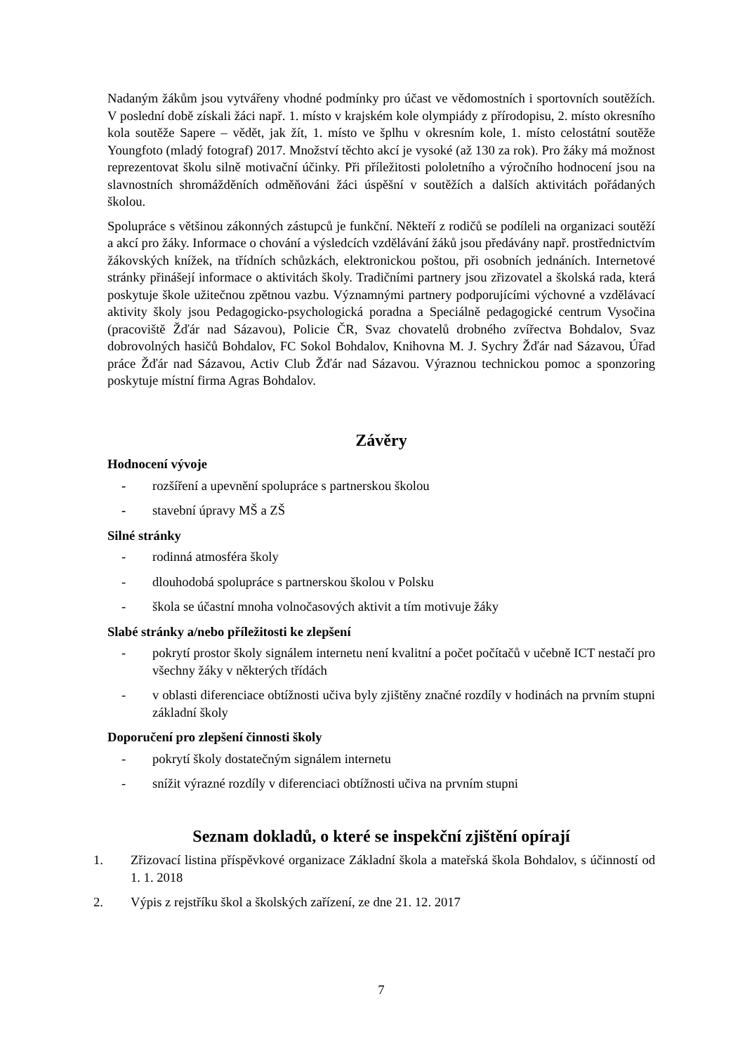Nadaným žákům jsou vytvářeny vhodné podmínky pro účast ve vědomostních i sportovních soutěžích. V poslední době získali žáci např. 1. místo v krajském kole olympiády z přírodopisu, 2. místo okresního kola soutěže Sapere – vědět, jak žít, 1. místo ve šplhu v okresním kole, 1. místo celostátní soutěže Youngfoto (mladý fotograf) 2017. Množství těchto akcí je vysoké (až 130 za rok). Pro žáky má možnost reprezentovat školu silně motivační účinky. Při příležitosti pololetního a výročního hodnocení jsou na slavnostních shromážděních odměňováni žáci úspěšní v soutěžích a dalších aktivitách pořádaných školou.
Spolupráce s většinou zákonných zástupců je funkční. Někteří z rodičů se podíleli na organizaci soutěží a akcí pro žáky. Informace o chování a výsledcích vzdělávání žáků jsou předávány např. prostřednictvím žákovských knížek, na třídních schůzkách, elektronickou poštou, při osobních jednáních. Internetové stránky přinášejí informace o aktivitách školy. Tradičními partnery jsou zřizovatel a školská rada, která poskytuje škole užitečnou zpětnou vazbu. Významnými partnery podporujícími výchovné a vzdělávací aktivity školy jsou Pedagogicko-psychologická poradna a Speciálně pedagogické centrum Vysočina (pracoviště Žďár nad Sázavou), Policie ČR, Svaz chovatelů drobného zvířectva Bohdalov, Svaz dobrovolných hasičů Bohdalov, FC Sokol Bohdalov, Knihovna M. J. Sychry Žďár nad Sázavou, Úřad práce Žďár nad Sázavou, Activ Club Žďár nad Sázavou. Výraznou technickou pomoc a sponzoring poskytuje místní firma Agras Bohdalov.
Závěry
Hodnocení vývoje
- rozšíření a upevnění spolupráce s partnerskou školou
- stavební úpravy MŠ a ZŠ
Silné stránky
- rodinná atmosféra školy
- dlouhodobá spolupráce s partnerskou školou v Polsku
- škola se účastní mnoha volnočasových aktivit a tím motivuje žáky
Slabé stránky a/nebo příležitosti ke zlepšení
- pokrytí prostor školy signálem internetu není kvalitní a počet počítačů v učebně ICT nestačí pro všechny žáky v některých třídách
- v oblasti diferenciace obtížnosti učiva byly zjištěny značné rozdíly v hodinách na prvním stupni základní školy
Doporučení pro zlepšení činnosti školy
- pokrytí školy dostatečným signálem internetu
- snížit výrazné rozdíly v diferenciaci obtížnosti učiva na prvním stupni
Seznam dokladů, o které se inspekční zjištění opírají
1. Zřizovací listina příspěvkové organizace Základní škola a mateřská škola Bohdalov, s účinností od 1. 1. 2018
2. Výpis z rejstříku škol a školských zařízení, ze dne 21. 12. 2017
7